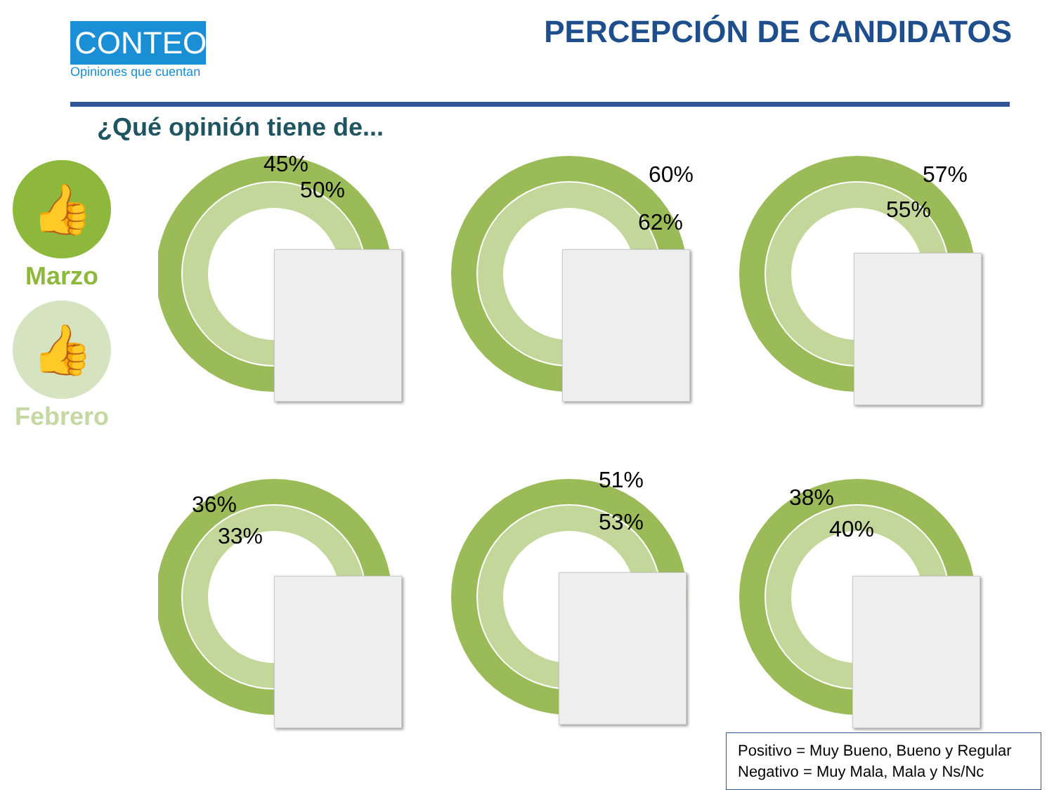CONTEO
Opiniones que cuentan
PERCEPCIÓN DE CANDIDATOS
¿Qué opinión tiene de...
👍
Marzo
👍
Febrero
45%
50%
60%
62%
57%
55%
36%
33%
51%
53%
38%
40%
Positivo = Muy Bueno, Bueno y Regular
Negativo = Muy Mala, Mala y Ns/Nc